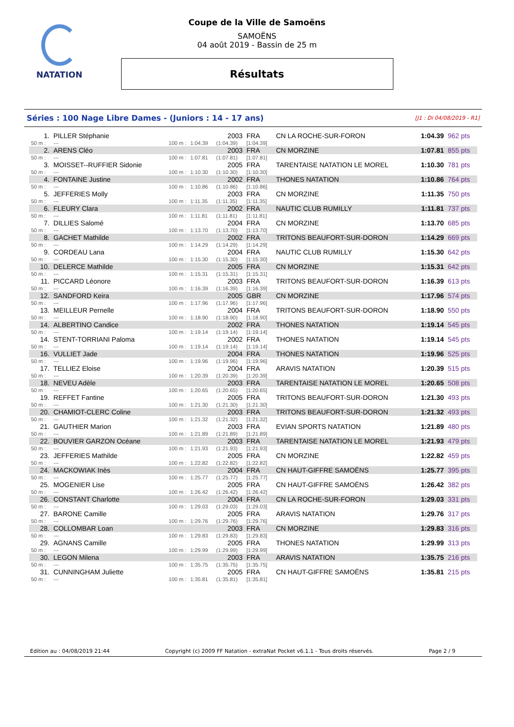NATATION
Coupe de la Ville de Samoëns
SAMOËNS
04 août 2019 - Bassin de 25 m
Résultats
Séries : 100 Nage Libre Dames - (Juniors : 14 - 17 ans) [J1 : Di 04/08/2019 - R1]
| 1. | PILLER Stéphanie | | | 2003 | FRA | CN LA ROCHE-SUR-FORON | 1:04.39 | 962 pts |
| 50 m : | --- | 100 m : | 1:04.39 | (1:04.39) | [1:04.39] | | | |
| 2. | ARENS Cléo | | | 2003 | FRA | CN MORZINE | 1:07.81 | 855 pts |
| 50 m : | --- | 100 m : | 1:07.81 | (1:07.81) | [1:07.81] | | | |
| 3. | MOISSET--RUFFIER Sidonie | | | 2005 | FRA | TARENTAISE NATATION LE MOREL | 1:10.30 | 781 pts |
| 50 m : | --- | 100 m : | 1:10.30 | (1:10.30) | [1:10.30] | | | |
| 4. | FONTAINE Justine | | | 2002 | FRA | THONES NATATION | 1:10.86 | 764 pts |
| 50 m : | --- | 100 m : | 1:10.86 | (1:10.86) | [1:10.86] | | | |
| 5. | JEFFERIES Molly | | | 2003 | FRA | CN MORZINE | 1:11.35 | 750 pts |
| 50 m : | --- | 100 m : | 1:11.35 | (1:11.35) | [1:11.35] | | | |
| 6. | FLEURY Clara | | | 2002 | FRA | NAUTIC CLUB RUMILLY | 1:11.81 | 737 pts |
| 50 m : | --- | 100 m : | 1:11.81 | (1:11.81) | [1:11.81] | | | |
| 7. | DILLIES Salomé | | | 2004 | FRA | CN MORZINE | 1:13.70 | 685 pts |
| 50 m : | --- | 100 m : | 1:13.70 | (1:13.70) | [1:13.70] | | | |
| 8. | GACHET Mathilde | | | 2002 | FRA | TRITONS BEAUFORT-SUR-DORON | 1:14.29 | 669 pts |
| 50 m : | --- | 100 m : | 1:14.29 | (1:14.29) | [1:14.29] | | | |
| 9. | CORDEAU Lana | | | 2004 | FRA | NAUTIC CLUB RUMILLY | 1:15.30 | 642 pts |
| 50 m : | --- | 100 m : | 1:15.30 | (1:15.30) | [1:15.30] | | | |
| 10. | DELERCE Mathilde | | | 2005 | FRA | CN MORZINE | 1:15.31 | 642 pts |
| 50 m : | --- | 100 m : | 1:15.31 | (1:15.31) | [1:15.31] | | | |
| 11. | PICCARD Léonore | | | 2003 | FRA | TRITONS BEAUFORT-SUR-DORON | 1:16.39 | 613 pts |
| 50 m : | --- | 100 m : | 1:16.39 | (1:16.39) | [1:16.39] | | | |
| 12. | SANDFORD Keira | | | 2005 | GBR | CN MORZINE | 1:17.96 | 574 pts |
| 50 m : | --- | 100 m : | 1:17.96 | (1:17.96) | [1:17.96] | | | |
| 13. | MEILLEUR Pernelle | | | 2004 | FRA | TRITONS BEAUFORT-SUR-DORON | 1:18.90 | 550 pts |
| 50 m : | --- | 100 m : | 1:18.90 | (1:18.90) | [1:18.90] | | | |
| 14. | ALBERTINO Candice | | | 2002 | FRA | THONES NATATION | 1:19.14 | 545 pts |
| 50 m : | --- | 100 m : | 1:19.14 | (1:19.14) | [1:19.14] | | | |
| 14. | STENT-TORRIANI Paloma | | | 2002 | FRA | THONES NATATION | 1:19.14 | 545 pts |
| 50 m : | --- | 100 m : | 1:19.14 | (1:19.14) | [1:19.14] | | | |
| 16. | VULLIET Jade | | | 2004 | FRA | THONES NATATION | 1:19.96 | 525 pts |
| 50 m : | --- | 100 m : | 1:19.96 | (1:19.96) | [1:19.96] | | | |
| 17. | TELLIEZ Eloise | | | 2004 | FRA | ARAVIS NATATION | 1:20.39 | 515 pts |
| 50 m : | --- | 100 m : | 1:20.39 | (1:20.39) | [1:20.39] | | | |
| 18. | NEVEU Adèle | | | 2003 | FRA | TARENTAISE NATATION LE MOREL | 1:20.65 | 508 pts |
| 50 m : | --- | 100 m : | 1:20.65 | (1:20.65) | [1:20.65] | | | |
| 19. | REFFET Fantine | | | 2005 | FRA | TRITONS BEAUFORT-SUR-DORON | 1:21.30 | 493 pts |
| 50 m : | --- | 100 m : | 1:21.30 | (1:21.30) | [1:21.30] | | | |
| 20. | CHAMIOT-CLERC Coline | | | 2003 | FRA | TRITONS BEAUFORT-SUR-DORON | 1:21.32 | 493 pts |
| 50 m : | --- | 100 m : | 1:21.32 | (1:21.32) | [1:21.32] | | | |
| 21. | GAUTHIER Marion | | | 2003 | FRA | EVIAN SPORTS NATATION | 1:21.89 | 480 pts |
| 50 m : | --- | 100 m : | 1:21.89 | (1:21.89) | [1:21.89] | | | |
| 22. | BOUVIER GARZON Océane | | | 2003 | FRA | TARENTAISE NATATION LE MOREL | 1:21.93 | 479 pts |
| 50 m : | --- | 100 m : | 1:21.93 | (1:21.93) | [1:21.93] | | | |
| 23. | JEFFERIES Mathilde | | | 2005 | FRA | CN MORZINE | 1:22.82 | 459 pts |
| 50 m : | --- | 100 m : | 1:22.82 | (1:22.82) | [1:22.82] | | | |
| 24. | MACKOWIAK Inès | | | 2004 | FRA | CN HAUT-GIFFRE SAMOËNS | 1:25.77 | 395 pts |
| 50 m : | --- | 100 m : | 1:25.77 | (1:25.77) | [1:25.77] | | | |
| 25. | MOGENIER Lise | | | 2005 | FRA | CN HAUT-GIFFRE SAMOËNS | 1:26.42 | 382 pts |
| 50 m : | --- | 100 m : | 1:26.42 | (1:26.42) | [1:26.42] | | | |
| 26. | CONSTANT Charlotte | | | 2004 | FRA | CN LA ROCHE-SUR-FORON | 1:29.03 | 331 pts |
| 50 m : | --- | 100 m : | 1:29.03 | (1:29.03) | [1:29.03] | | | |
| 27. | BARONE Camille | | | 2005 | FRA | ARAVIS NATATION | 1:29.76 | 317 pts |
| 50 m : | --- | 100 m : | 1:29.76 | (1:29.76) | [1:29.76] | | | |
| 28. | COLLOMBAR Loan | | | 2003 | FRA | CN MORZINE | 1:29.83 | 316 pts |
| 50 m : | --- | 100 m : | 1:29.83 | (1:29.83) | [1:29.83] | | | |
| 29. | AGNANS Camille | | | 2005 | FRA | THONES NATATION | 1:29.99 | 313 pts |
| 50 m : | --- | 100 m : | 1:29.99 | (1:29.99) | [1:29.99] | | | |
| 30. | LEGON Milena | | | 2003 | FRA | ARAVIS NATATION | 1:35.75 | 216 pts |
| 50 m : | --- | 100 m : | 1:35.75 | (1:35.75) | [1:35.75] | | | |
| 31. | CUNNINGHAM Juliette | | | 2005 | FRA | CN HAUT-GIFFRE SAMOËNS | 1:35.81 | 215 pts |
| 50 m : | --- | 100 m : | 1:35.81 | (1:35.81) | [1:35.81] | | | |
Edition au : 04/08/2019 21:44 Copyright (c) 2009 FF Natation - extraNat Pocket v6.1.1 - Tous droits réservés. Page 2 / 9